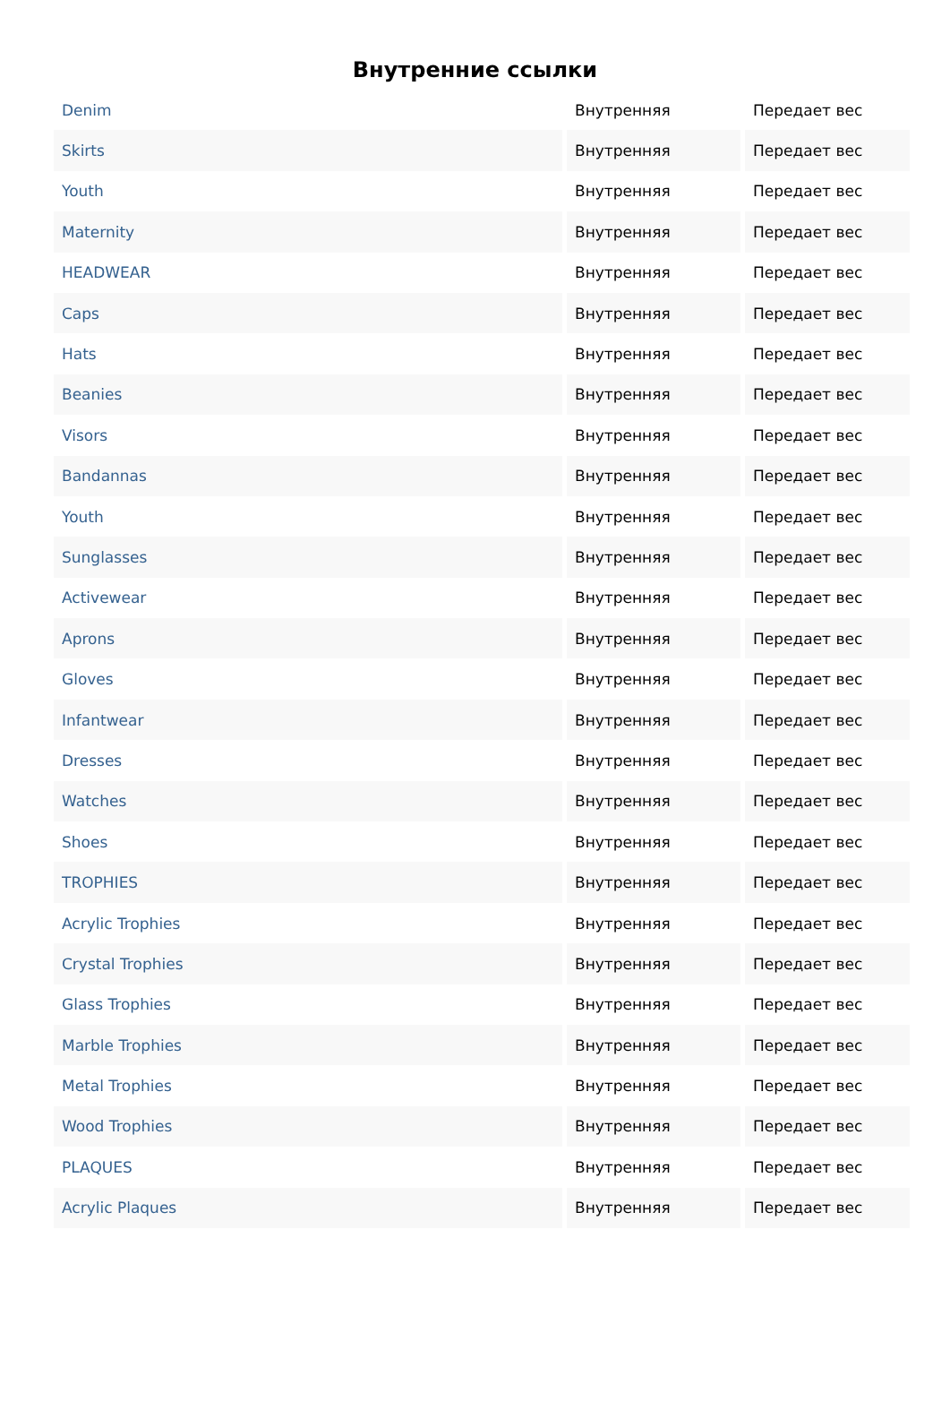Внутренние ссылки
| Denim | Внутренняя | Передает вес |
| Skirts | Внутренняя | Передает вес |
| Youth | Внутренняя | Передает вес |
| Maternity | Внутренняя | Передает вес |
| HEADWEAR | Внутренняя | Передает вес |
| Caps | Внутренняя | Передает вес |
| Hats | Внутренняя | Передает вес |
| Beanies | Внутренняя | Передает вес |
| Visors | Внутренняя | Передает вес |
| Bandannas | Внутренняя | Передает вес |
| Youth | Внутренняя | Передает вес |
| Sunglasses | Внутренняя | Передает вес |
| Activewear | Внутренняя | Передает вес |
| Aprons | Внутренняя | Передает вес |
| Gloves | Внутренняя | Передает вес |
| Infantwear | Внутренняя | Передает вес |
| Dresses | Внутренняя | Передает вес |
| Watches | Внутренняя | Передает вес |
| Shoes | Внутренняя | Передает вес |
| TROPHIES | Внутренняя | Передает вес |
| Acrylic Trophies | Внутренняя | Передает вес |
| Crystal Trophies | Внутренняя | Передает вес |
| Glass Trophies | Внутренняя | Передает вес |
| Marble Trophies | Внутренняя | Передает вес |
| Metal Trophies | Внутренняя | Передает вес |
| Wood Trophies | Внутренняя | Передает вес |
| PLAQUES | Внутренняя | Передает вес |
| Acrylic Plaques | Внутренняя | Передает вес |